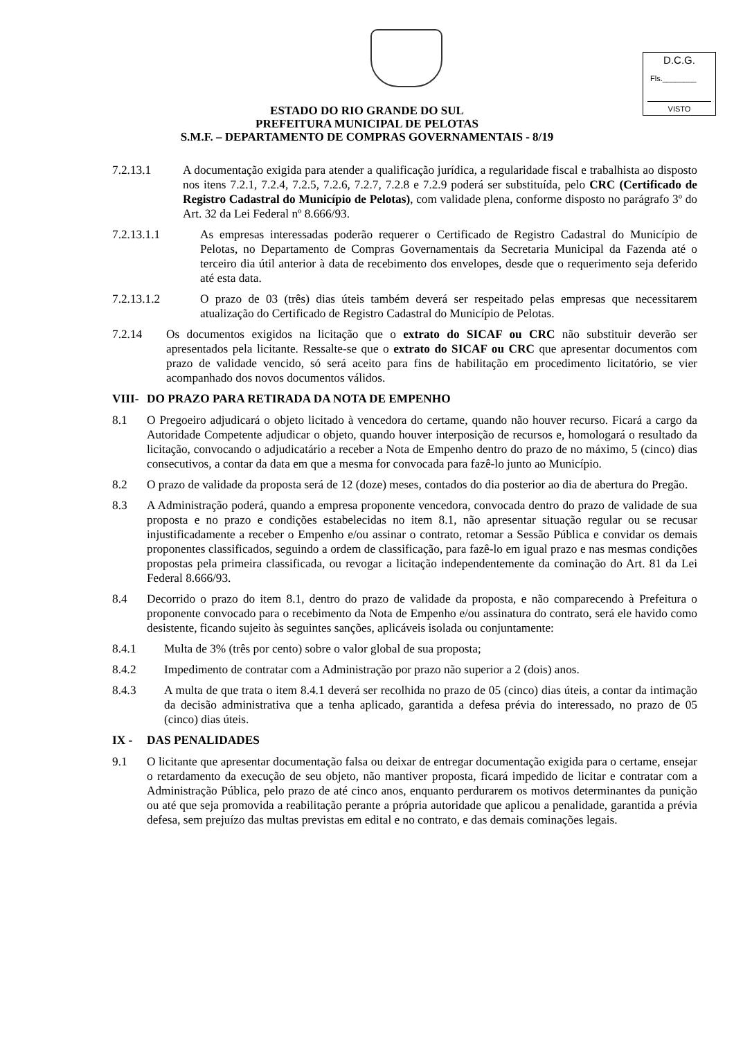D.C.G.
Fls.________
VISTO
ESTADO DO RIO GRANDE DO SUL
PREFEITURA MUNICIPAL DE PELOTAS
S.M.F. – DEPARTAMENTO DE COMPRAS GOVERNAMENTAIS - 8/19
7.2.13.1 A documentação exigida para atender a qualificação jurídica, a regularidade fiscal e trabalhista ao disposto nos itens 7.2.1, 7.2.4, 7.2.5, 7.2.6, 7.2.7, 7.2.8 e 7.2.9 poderá ser substituída, pelo CRC (Certificado de Registro Cadastral do Município de Pelotas), com validade plena, conforme disposto no parágrafo 3º do Art. 32 da Lei Federal nº 8.666/93.
7.2.13.1.1 As empresas interessadas poderão requerer o Certificado de Registro Cadastral do Município de Pelotas, no Departamento de Compras Governamentais da Secretaria Municipal da Fazenda até o terceiro dia útil anterior à data de recebimento dos envelopes, desde que o requerimento seja deferido até esta data.
7.2.13.1.2 O prazo de 03 (três) dias úteis também deverá ser respeitado pelas empresas que necessitarem atualização do Certificado de Registro Cadastral do Município de Pelotas.
7.2.14 Os documentos exigidos na licitação que o extrato do SICAF ou CRC não substituir deverão ser apresentados pela licitante. Ressalte-se que o extrato do SICAF ou CRC que apresentar documentos com prazo de validade vencido, só será aceito para fins de habilitação em procedimento licitatório, se vier acompanhado dos novos documentos válidos.
VIII- DO PRAZO PARA RETIRADA DA NOTA DE EMPENHO
8.1 O Pregoeiro adjudicará o objeto licitado à vencedora do certame, quando não houver recurso. Ficará a cargo da Autoridade Competente adjudicar o objeto, quando houver interposição de recursos e, homologará o resultado da licitação, convocando o adjudicatário a receber a Nota de Empenho dentro do prazo de no máximo, 5 (cinco) dias consecutivos, a contar da data em que a mesma for convocada para fazê-lo junto ao Município.
8.2 O prazo de validade da proposta será de 12 (doze) meses, contados do dia posterior ao dia de abertura do Pregão.
8.3 A Administração poderá, quando a empresa proponente vencedora, convocada dentro do prazo de validade de sua proposta e no prazo e condições estabelecidas no item 8.1, não apresentar situação regular ou se recusar injustificadamente a receber o Empenho e/ou assinar o contrato, retomar a Sessão Pública e convidar os demais proponentes classificados, seguindo a ordem de classificação, para fazê-lo em igual prazo e nas mesmas condições propostas pela primeira classificada, ou revogar a licitação independentemente da cominação do Art. 81 da Lei Federal 8.666/93.
8.4 Decorrido o prazo do item 8.1, dentro do prazo de validade da proposta, e não comparecendo à Prefeitura o proponente convocado para o recebimento da Nota de Empenho e/ou assinatura do contrato, será ele havido como desistente, ficando sujeito às seguintes sanções, aplicáveis isolada ou conjuntamente:
8.4.1 Multa de 3% (três por cento) sobre o valor global de sua proposta;
8.4.2 Impedimento de contratar com a Administração por prazo não superior a 2 (dois) anos.
8.4.3 A multa de que trata o item 8.4.1 deverá ser recolhida no prazo de 05 (cinco) dias úteis, a contar da intimação da decisão administrativa que a tenha aplicado, garantida a defesa prévia do interessado, no prazo de 05 (cinco) dias úteis.
IX - DAS PENALIDADES
9.1 O licitante que apresentar documentação falsa ou deixar de entregar documentação exigida para o certame, ensejar o retardamento da execução de seu objeto, não mantiver proposta, ficará impedido de licitar e contratar com a Administração Pública, pelo prazo de até cinco anos, enquanto perdurarem os motivos determinantes da punição ou até que seja promovida a reabilitação perante a própria autoridade que aplicou a penalidade, garantida a prévia defesa, sem prejuízo das multas previstas em edital e no contrato, e das demais cominações legais.